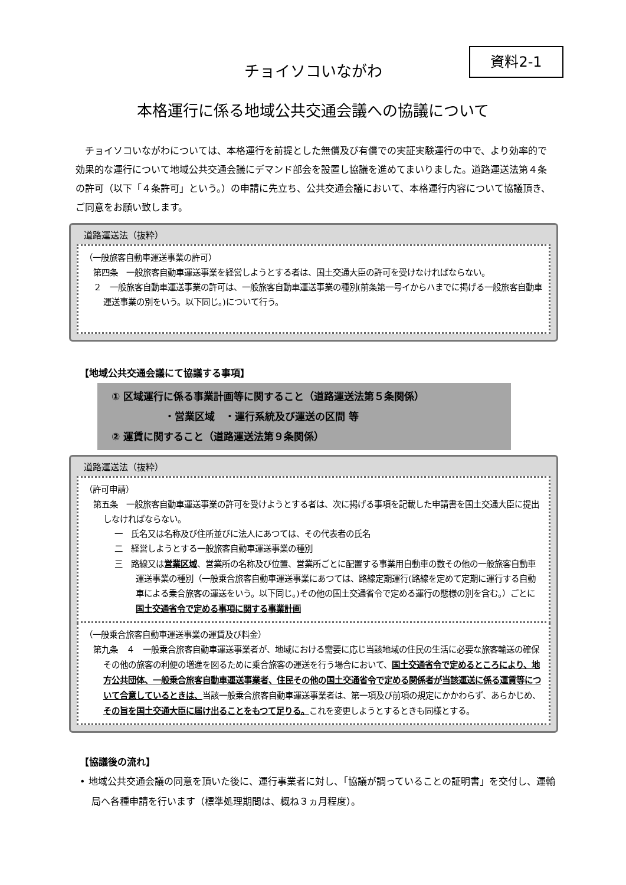資料2-1
チョイソコいながわ
本格運行に係る地域公共交通会議への協議について
チョイソコいながわについては、本格運行を前提とした無償及び有償での実証実験運行の中で、より効率的で効果的な運行について地域公共交通会議にデマンド部会を設置し協議を進めてまいりました。道路運送法第４条の許可（以下「４条許可」という。）の申請に先立ち、公共交通会議において、本格運行内容について協議頂き、ご同意をお願い致します。
道路運送法（抜粋）
（一般旅客自動車運送事業の許可）
第四条　一般旅客自動車運送事業を経営しようとする者は、国土交通大臣の許可を受けなければならない。
２　一般旅客自動車運送事業の許可は、一般旅客自動車運送事業の種別(前条第一号イからハまでに掲げる一般旅客自動車運送事業の別をいう。以下同じ。)について行う。
【地域公共交通会議にて協議する事項】
① 区域運行に係る事業計画等に関すること（道路運送法第５条関係）
・営業区域　・運行系統及び運送の区間 等
② 運賃に関すること（道路運送法第９条関係）
道路運送法（抜粋）
（許可申請）
第五条　一般旅客自動車運送事業の許可を受けようとする者は、次に掲げる事項を記載した申請書を国土交通大臣に提出しなければならない。
一　氏名又は名称及び住所並びに法人にあつては、その代表者の氏名
二　経営しようとする一般旅客自動車運送事業の種別
三　路線又は営業区域、営業所の名称及び位置、営業所ごとに配置する事業用自動車の数その他の一般旅客自動車運送事業の種別（一般乗合旅客自動車運送事業にあつては、路線定期運行(路線を定めて定期に運行する自動車による乗合旅客の運送をいう。以下同じ。)その他の国土交通省令で定める運行の態様の別を含む。）ごとに国土交通省令で定める事項に関する事業計画
（一般乗合旅客自動車運送事業の運賃及び料金）
第九条　４　一般乗合旅客自動車運送事業者が、地域における需要に応じ当該地域の住民の生活に必要な旅客輸送の確保その他の旅客の利便の増進を図るために乗合旅客の運送を行う場合において、国土交通省令で定めるところにより、地方公共団体、一般乗合旅客自動車運送事業者、住民その他の国土交通省令で定める関係者が当該運送に係る運賃等について合意しているときは、当該一般乗合旅客自動車運送事業者は、第一項及び前項の規定にかかわらず、あらかじめ、その旨を国土交通大臣に届け出ることをもつて足りる。これを変更しようとするときも同様とする。
【協議後の流れ】
• 地域公共交通会議の同意を頂いた後に、運行事業者に対し、「協議が調っていることの証明書」を交付し、運輸局へ各種申請を行います（標準処理期間は、概ね３ヵ月程度）。